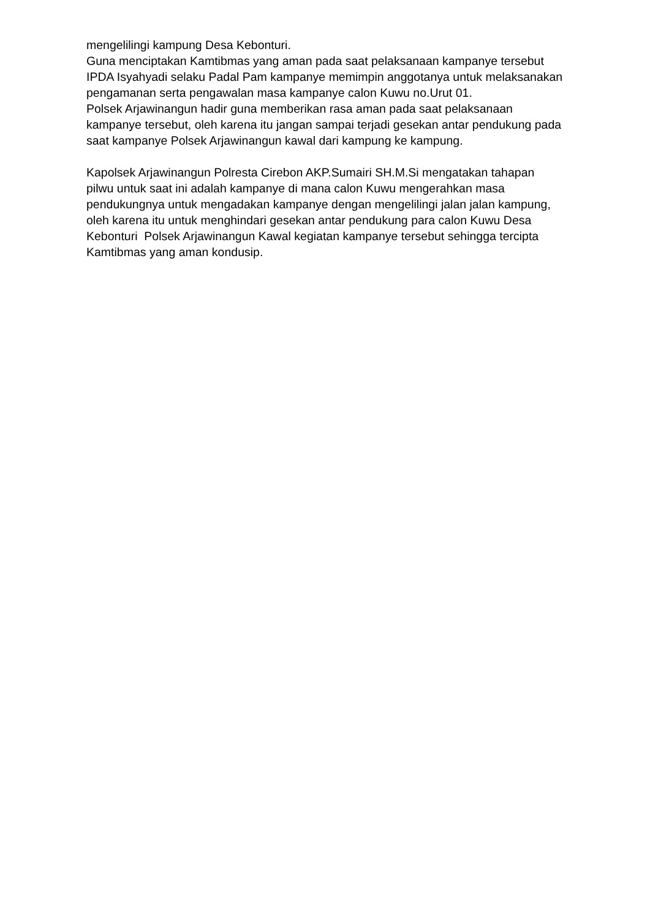mengelilingi kampung Desa Kebonturi.
Guna menciptakan Kamtibmas yang aman pada saat pelaksanaan kampanye tersebut IPDA Isyahyadi selaku Padal Pam kampanye memimpin anggotanya untuk melaksanakan pengamanan serta pengawalan masa kampanye calon Kuwu no.Urut 01.
Polsek Arjawinangun hadir guna memberikan rasa aman pada saat pelaksanaan kampanye tersebut, oleh karena itu jangan sampai terjadi gesekan antar pendukung pada saat kampanye Polsek Arjawinangun kawal dari kampung ke kampung.
Kapolsek Arjawinangun Polresta Cirebon AKP.Sumairi SH.M.Si mengatakan tahapan pilwu untuk saat ini adalah kampanye di mana calon Kuwu mengerahkan masa pendukungnya untuk mengadakan kampanye dengan mengelilingi jalan jalan kampung, oleh karena itu untuk menghindari gesekan antar pendukung para calon Kuwu Desa Kebonturi Polsek Arjawinangun Kawal kegiatan kampanye tersebut sehingga tercipta Kamtibmas yang aman kondusip.